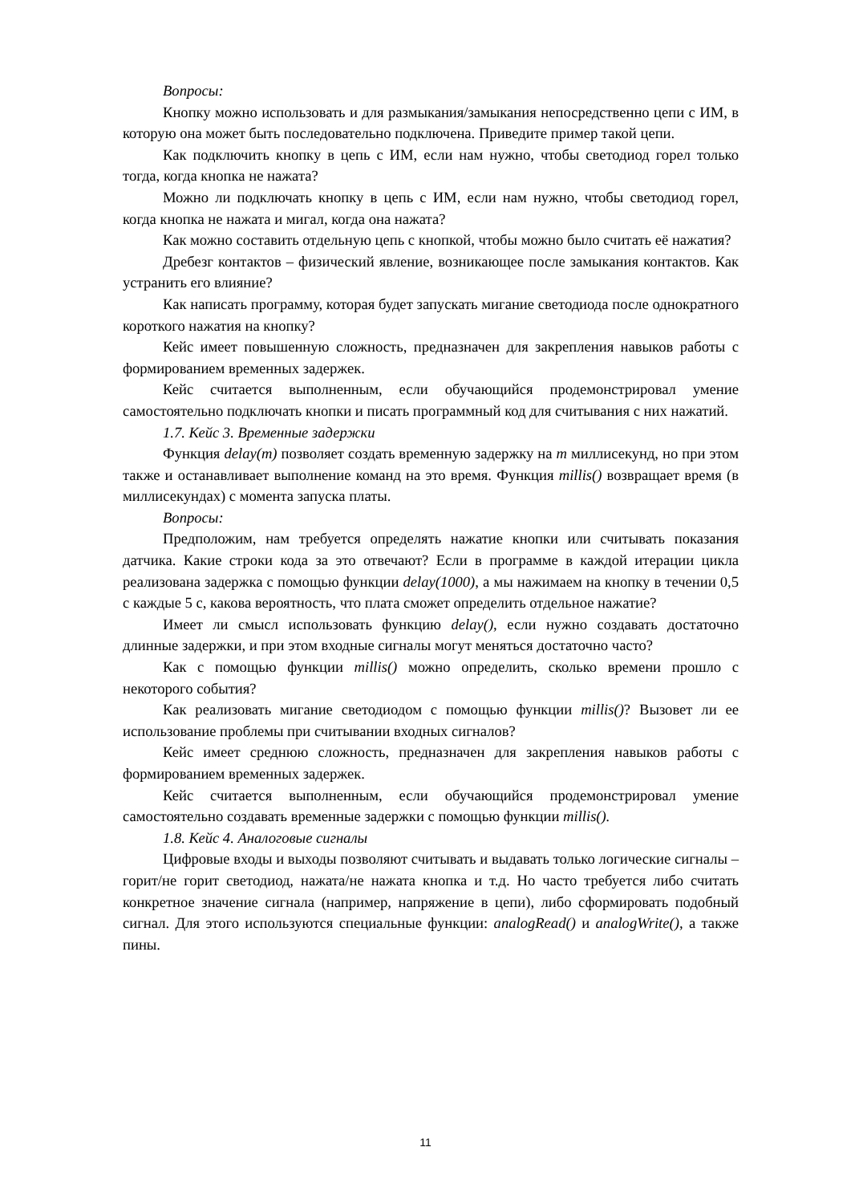Вопросы:
Кнопку можно использовать и для размыкания/замыкания непосредственно цепи с ИМ, в которую она может быть последовательно подключена. Приведите пример такой цепи.
Как подключить кнопку в цепь с ИМ, если нам нужно, чтобы светодиод горел только тогда, когда кнопка не нажата?
Можно ли подключать кнопку в цепь с ИМ, если нам нужно, чтобы светодиод горел, когда кнопка не нажата и мигал, когда она нажата?
Как можно составить отдельную цепь с кнопкой, чтобы можно было считать её нажатия?
Дребезг контактов – физический явление, возникающее после замыкания контактов. Как устранить его влияние?
Как написать программу, которая будет запускать мигание светодиода после однократного короткого нажатия на кнопку?
Кейс имеет повышенную сложность, предназначен для закрепления навыков работы с формированием временных задержек.
Кейс считается выполненным, если обучающийся продемонстрировал умение самостоятельно подключать кнопки и писать программный код для считывания с них нажатий.
1.7. Кейс 3. Временные задержки
Функция delay(m) позволяет создать временную задержку на m миллисекунд, но при этом также и останавливает выполнение команд на это время. Функция millis() возвращает время (в миллисекундах) с момента запуска платы.
Вопросы:
Предположим, нам требуется определять нажатие кнопки или считывать показания датчика. Какие строки кода за это отвечают? Если в программе в каждой итерации цикла реализована задержка с помощью функции delay(1000), а мы нажимаем на кнопку в течении 0,5 с каждые 5 с, какова вероятность, что плата сможет определить отдельное нажатие?
Имеет ли смысл использовать функцию delay(), если нужно создавать достаточно длинные задержки, и при этом входные сигналы могут меняться достаточно часто?
Как с помощью функции millis() можно определить, сколько времени прошло с некоторого события?
Как реализовать мигание светодиодом с помощью функции millis()? Вызовет ли ее использование проблемы при считывании входных сигналов?
Кейс имеет среднюю сложность, предназначен для закрепления навыков работы с формированием временных задержек.
Кейс считается выполненным, если обучающийся продемонстрировал умение самостоятельно создавать временные задержки с помощью функции millis().
1.8. Кейс 4. Аналоговые сигналы
Цифровые входы и выходы позволяют считывать и выдавать только логические сигналы – горит/не горит светодиод, нажата/не нажата кнопка и т.д. Но часто требуется либо считать конкретное значение сигнала (например, напряжение в цепи), либо сформировать подобный сигнал. Для этого используются специальные функции: analogRead() и analogWrite(), а также пины.
11